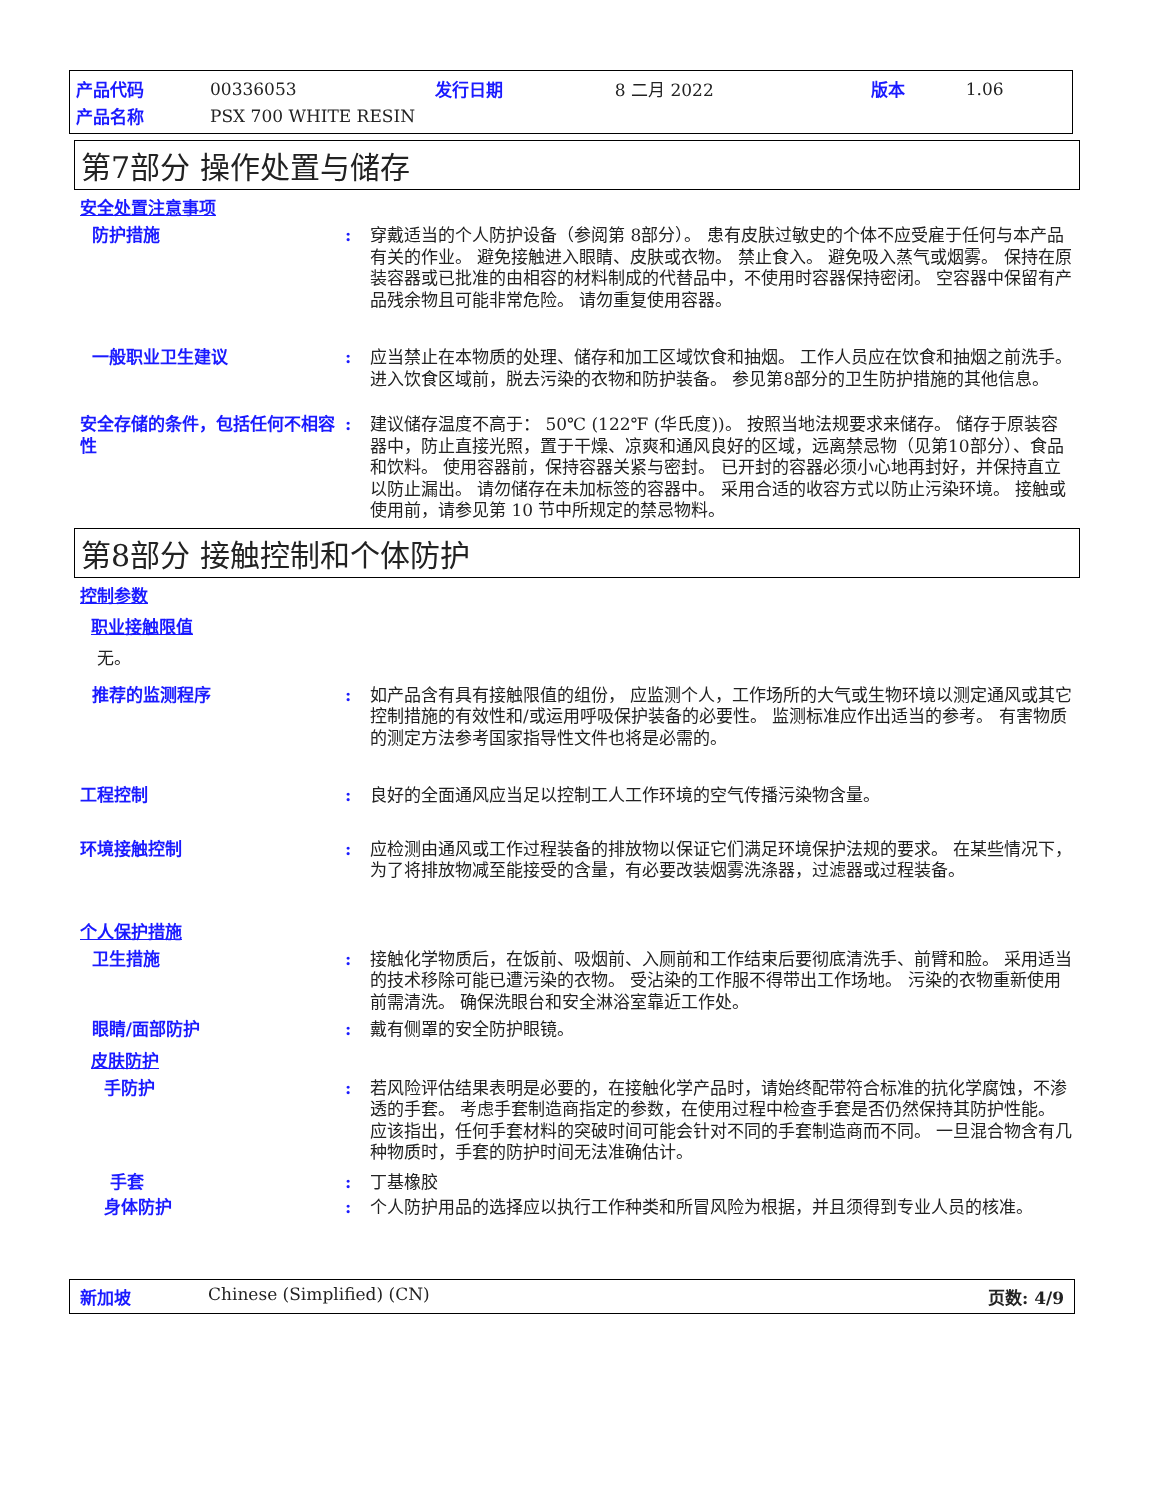| 产品代码 | 00336053 | 发行日期 | 8 二月 2022 | 版本 | 1.06 |
| 产品名称 | PSX 700 WHITE RESIN | | | | |
第7部分 操作处置与储存
安全处置注意事项
防护措施 : 穿戴适当的个人防护设备（参阅第 8部分）。 患有皮肤过敏史的个体不应受雇于任何与本产品有关的作业。 避免接触进入眼睛、皮肤或衣物。 禁止食入。 避免吸入蒸气或烟雾。 保持在原装容器或已批准的由相容的材料制成的代替品中，不使用时容器保持密闭。 空容器中保留有产品残余物且可能非常危险。 请勿重复使用容器。
一般职业卫生建议 : 应当禁止在本物质的处理、储存和加工区域饮食和抽烟。 工作人员应在饮食和抽烟之前洗手。 进入饮食区域前，脱去污染的衣物和防护装备。 参见第8部分的卫生防护措施的其他信息。
安全存储的条件，包括任何不相容性
: 建议储存温度不高于： 50℃ (122℉ (华氏度))。 按照当地法规要求来储存。 储存于原装容器中，防止直接光照，置于干燥、凉爽和通风良好的区域，远离禁忌物（见第10部分）、食品和饮料。 使用容器前，保持容器关紧与密封。 已开封的容器必须小心地再封好，并保持直立以防止漏出。 请勿储存在未加标签的容器中。 采用合适的收容方式以防止污染环境。 接触或使用前，请参见第 10 节中所规定的禁忌物料。
第8部分 接触控制和个体防护
控制参数
职业接触限值
无。
推荐的监测程序 : 如产品含有具有接触限值的组份， 应监测个人，工作场所的大气或生物环境以测定通风或其它控制措施的有效性和/或运用呼吸保护装备的必要性。 监测标准应作出适当的参考。 有害物质的测定方法参考国家指导性文件也将是必需的。
工程控制 : 良好的全面通风应当足以控制工人工作环境的空气传播污染物含量。
环境接触控制 : 应检测由通风或工作过程装备的排放物以保证它们满足环境保护法规的要求。 在某些情况下，为了将排放物减至能接受的含量，有必要改装烟雾洗涤器，过滤器或过程装备。
个人保护措施
卫生措施 : 接触化学物质后，在饭前、吸烟前、入厕前和工作结束后要彻底清洗手、前臂和脸。 采用适当的技术移除可能已遭污染的衣物。 受沾染的工作服不得带出工作场地。 污染的衣物重新使用前需清洗。 确保洗眼台和安全淋浴室靠近工作处。
眼睛/面部防护 : 戴有侧罩的安全防护眼镜。
皮肤防护
手防护 : 若风险评估结果表明是必要的，在接触化学产品时，请始终配带符合标准的抗化学腐蚀，不渗透的手套。 考虑手套制造商指定的参数，在使用过程中检查手套是否仍然保持其防护性能。 应该指出，任何手套材料的突破时间可能会针对不同的手套制造商而不同。 一旦混合物含有几种物质时，手套的防护时间无法准确估计。
手套 : 丁基橡胶
身体防护 : 个人防护用品的选择应以执行工作种类和所冒风险为根据，并且须得到专业人员的核准。
新加坡 Chinese (Simplified) (CN) 页数: 4/9